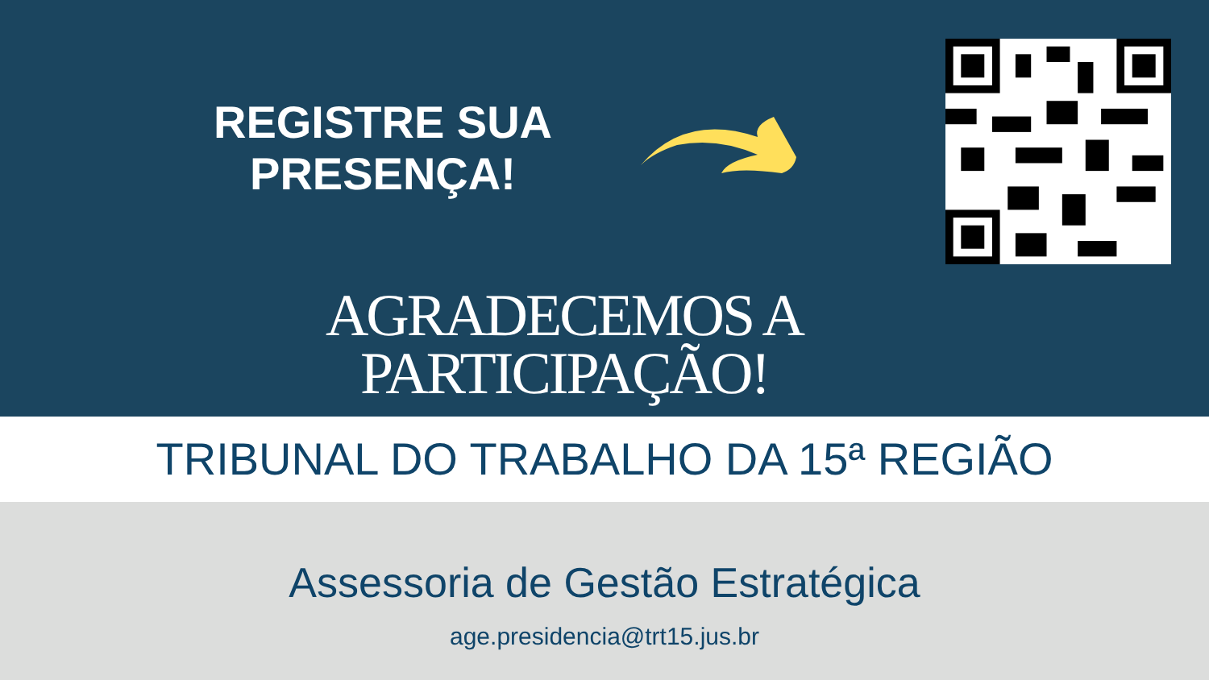REGISTRE SUA PRESENÇA!
AGRADECEMOS A PARTICIPAÇÃO!
TRIBUNAL DO TRABALHO DA 15ª REGIÃO
Assessoria de Gestão Estratégica
age.presidencia@trt15.jus.br